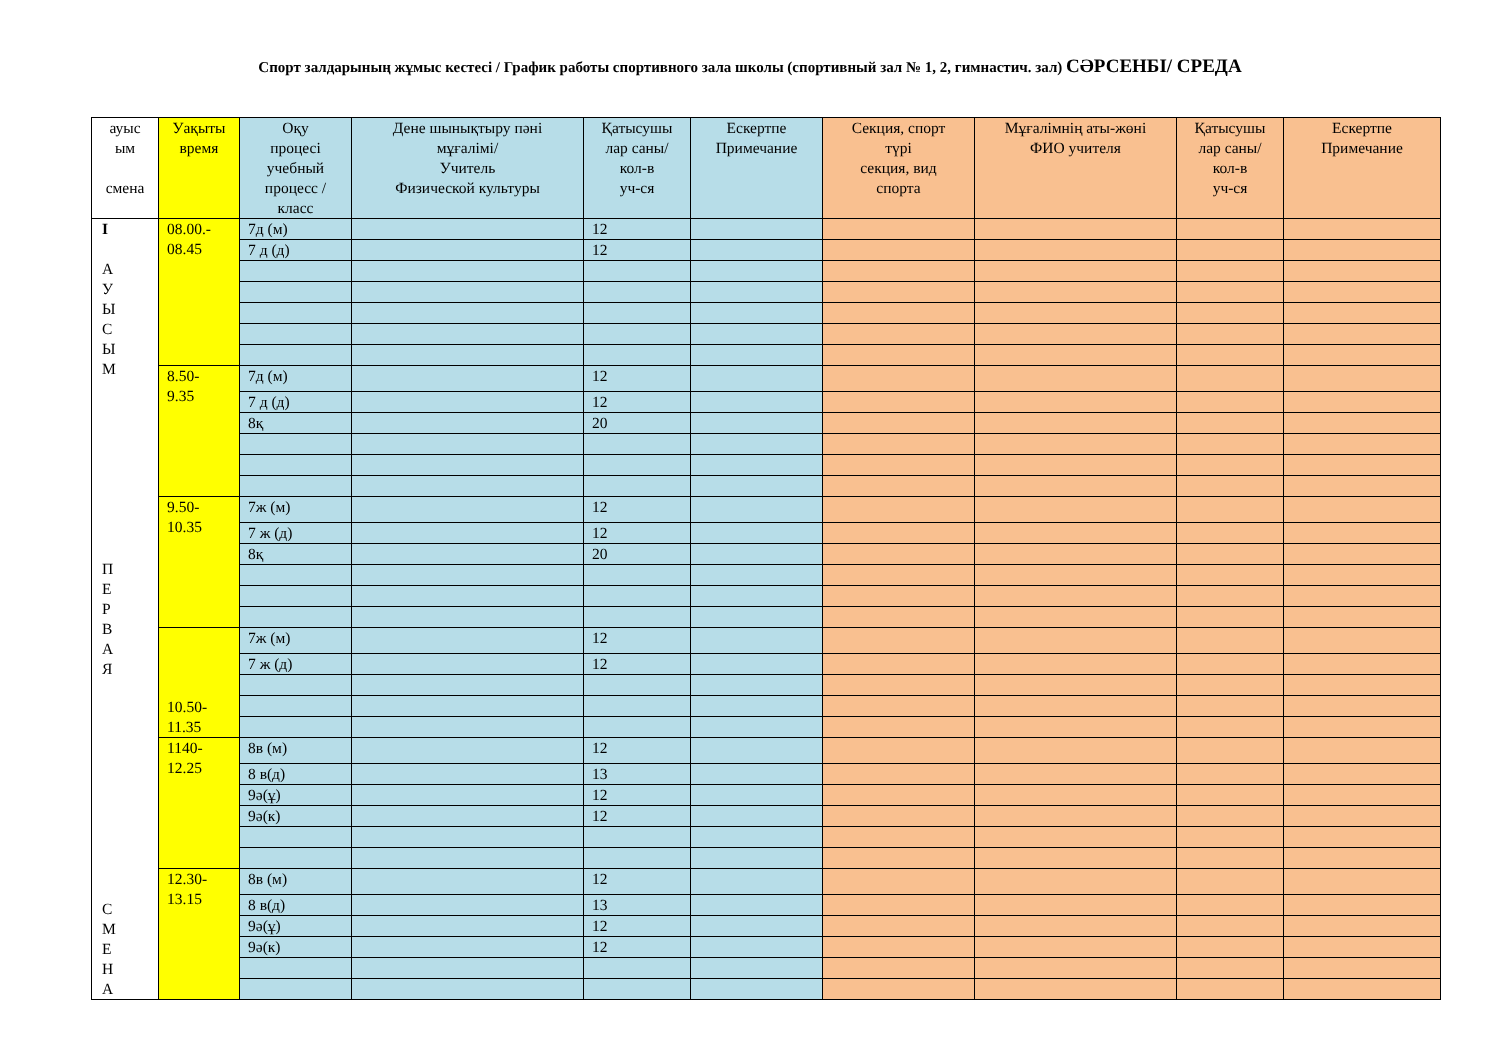Спорт залдарының жұмыс кестесі / График работы спортивного зала школы (спортивный зал № 1, 2, гимнастич. зал) СӘРСЕНБІ/ СРЕДА
| ауыс ым смена | Уақыты время | Оқу процесі учебный процесс / класс | Дене шынықтыру пәні мұғалімі/ Учитель Физической культуры | Қатысушы лар саны/ кол-в уч-ся | Ескертпе Примечание | Секция, спорт түрі секция, вид спорта | Мұғалімнің аты-жөні ФИО учителя | Қатысушы лар саны/ кол-в уч-ся | Ескертпе Примечание |
| --- | --- | --- | --- | --- | --- | --- | --- | --- | --- |
| I А У Ы С Ы М П Е Р В А Я С М Е Н А | 08.00.- 08.45 | 7д (м) | | 12 | | | | | |
| | | 7 д (д) | | 12 | | | | | |
| | 8.50- 9.35 | 7д (м) | | 12 | | | | | |
| | | 7 д (д) | | 12 | | | | | |
| | | 8қ | | 20 | | | | | |
| | 9.50- 10.35 | 7ж (м) | | 12 | | | | | |
| | | 7 ж (д) | | 12 | | | | | |
| | | 8қ | | 20 | | | | | |
| | 10.50- 11.35 | 7ж (м) | | 12 | | | | | |
| | | 7 ж (д) | | 12 | | | | | |
| | 1140- 12.25 | 8в (м) | | 12 | | | | | |
| | | 8 в(д) | | 13 | | | | | |
| | | 9ә(ұ) | | 12 | | | | | |
| | | 9ә(к) | | 12 | | | | | |
| | 12.30- 13.15 | 8в (м) | | 12 | | | | | |
| | | 8 в(д) | | 13 | | | | | |
| | | 9ә(ұ) | | 12 | | | | | |
| | | 9ә(к) | | 12 | | | | | |